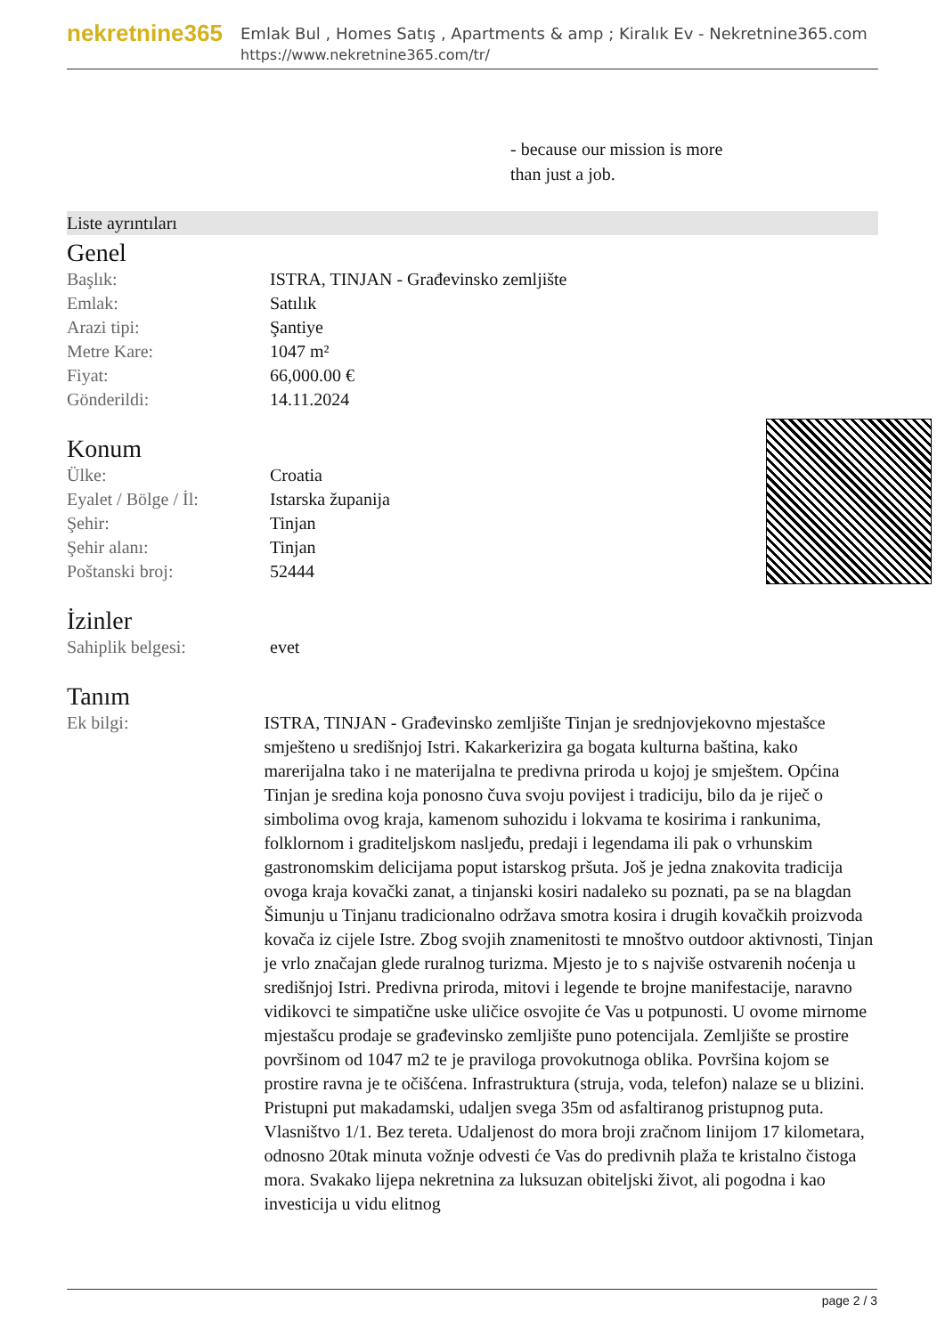nekretnine365
Emlak Bul , Homes Satış , Apartments & amp ; Kiralık Ev - Nekretnine365.com
https://www.nekretnine365.com/tr/
- because our mission is more
than just a job.
Liste ayrıntıları
Genel
| Başlık: | ISTRA, TINJAN - Građevinsko zemljište |
| Emlak: | Satılık |
| Arazi tipi: | Şantiye |
| Metre Kare: | 1047 m² |
| Fiyat: | 66,000.00 € |
| Gönderildi: | 14.11.2024 |
Konum
| Ülke: | Croatia |
| Eyalet / Bölge / İl: | Istarska županija |
| Şehir: | Tinjan |
| Şehir alanı: | Tinjan |
| Poštanski broj: | 52444 |
İzinler
| Sahiplik belgesi: | evet |
Tanım
| Ek bilgi: | ISTRA, TINJAN - Građevinsko zemljište Tinjan je srednjovjekovno mjestašce smješteno u središnjoj Istri. Kakarkerizira ga bogata kulturna baština, kako marerijalna tako i ne materijalna te predivna priroda u kojoj je smještem. Općina Tinjan je sredina koja ponosno čuva svoju povijest i tradiciju, bilo da je riječ o simbolima ovog kraja, kamenom suhozidu i lokvama te kosirima i rankunima, folklornom i graditeljskom nasljeđu, predaji i legendama ili pak o vrhunskim gastronomskim delicijama poput istarskog pršuta. Još je jedna znakovita tradicija ovoga kraja kovački zanat, a tinjanski kosiri nadaleko su poznati, pa se na blagdan Šimunju u Tinjanu tradicionalno održava smotra kosira i drugih kovačkih proizvoda kovača iz cijele Istre. Zbog svojih znamenitosti te mnoštvo outdoor aktivnosti, Tinjan je vrlo značajan glede ruralnog turizma. Mjesto je to s najviše ostvarenih noćenja u središnjoj Istri. Predivna priroda, mitovi i legende te brojne manifestacije, naravno vidikovci te simpatične uske uličice osvojite će Vas u potpunosti. U ovome mirnome mjestašcu prodaje se građevinsko zemljište puno potencijala. Zemljište se prostire površinom od 1047 m2 te je praviloga provokutnoga oblika. Površina kojom se prostire ravna je te očišćena. Infrastruktura (struja, voda, telefon) nalaze se u blizini. Pristupni put makadamski, udaljen svega 35m od asfaltiranog pristupnog puta. Vlasništvo 1/1. Bez tereta. Udaljenost do mora broji zračnom linijom 17 kilometara, odnosno 20tak minuta vožnje odvesti će Vas do predivnih plaža te kristalno čistoga mora. Svakako lijepa nekretnina za luksuzan obiteljski život, ali pogodna i kao investicija u vidu elitnog |
page 2 / 3